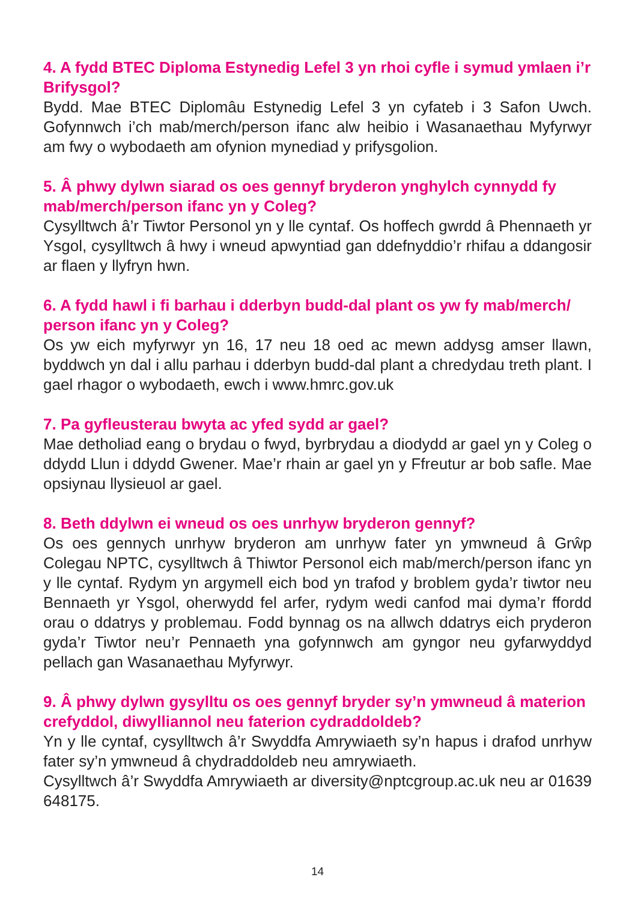4. A fydd BTEC Diploma Estynedig Lefel 3 yn rhoi cyfle i symud ymlaen i’r Brifysgol?
Bydd. Mae BTEC Diplomâu Estynedig Lefel 3 yn cyfateb i 3 Safon Uwch. Gofynnwch i’ch mab/merch/person ifanc alw heibio i Wasanaethau Myfyrwyr am fwy o wybodaeth am ofynion mynediad y prifysgolion.
5. Â phwy dylwn siarad os oes gennyf bryderon ynghylch cynnydd fy mab/merch/person ifanc yn y Coleg?
Cysylltwch â’r Tiwtor Personol yn y lle cyntaf. Os hoffech gwrdd â Phennaeth yr Ysgol, cysylltwch â hwy i wneud apwyntiad gan ddefnyddio’r rhifau a ddangosir ar flaen y llyfryn hwn.
6. A fydd hawl i fi barhau i dderbyn budd-dal plant os yw fy mab/merch/ person ifanc yn y Coleg?
Os yw eich myfyrwyr yn 16, 17 neu 18 oed ac mewn addysg amser llawn, byddwch yn dal i allu parhau i dderbyn budd-dal plant a chredydau treth plant. I gael rhagor o wybodaeth, ewch i www.hmrc.gov.uk
7. Pa gyfleusterau bwyta ac yfed sydd ar gael?
Mae detholiad eang o brydau o fwyd, byrbrydau a diodydd ar gael yn y Coleg o ddydd Llun i ddydd Gwener. Mae’r rhain ar gael yn y Ffreutur ar bob safle. Mae opsiynau llysieuol ar gael.
8. Beth ddylwn ei wneud os oes unrhyw bryderon gennyf?
Os oes gennych unrhyw bryderon am unrhyw fater yn ymwneud â Grŵp Colegau NPTC, cysylltwch â Thiwtor Personol eich mab/merch/person ifanc yn y lle cyntaf. Rydym yn argymell eich bod yn trafod y broblem gyda’r tiwtor neu Bennaeth yr Ysgol, oherwydd fel arfer, rydym wedi canfod mai dyma’r ffordd orau o ddatrys y problemau. Fodd bynnag os na allwch ddatrys eich pryderon gyda’r Tiwtor neu’r Pennaeth yna gofynnwch am gyngor neu gyfarwyddyd pellach gan Wasanaethau Myfyrwyr.
9. Â phwy dylwn gysylltu os oes gennyf bryder sy’n ymwneud â materion crefyddol, diwylliannol neu faterion cydraddoldeb?
Yn y lle cyntaf, cysylltwch â’r Swyddfa Amrywiaeth sy’n hapus i drafod unrhyw fater sy’n ymwneud â chydraddoldeb neu amrywiaeth.
Cysylltwch â’r Swyddfa Amrywiaeth ar diversity@nptcgroup.ac.uk neu ar 01639 648175.
14